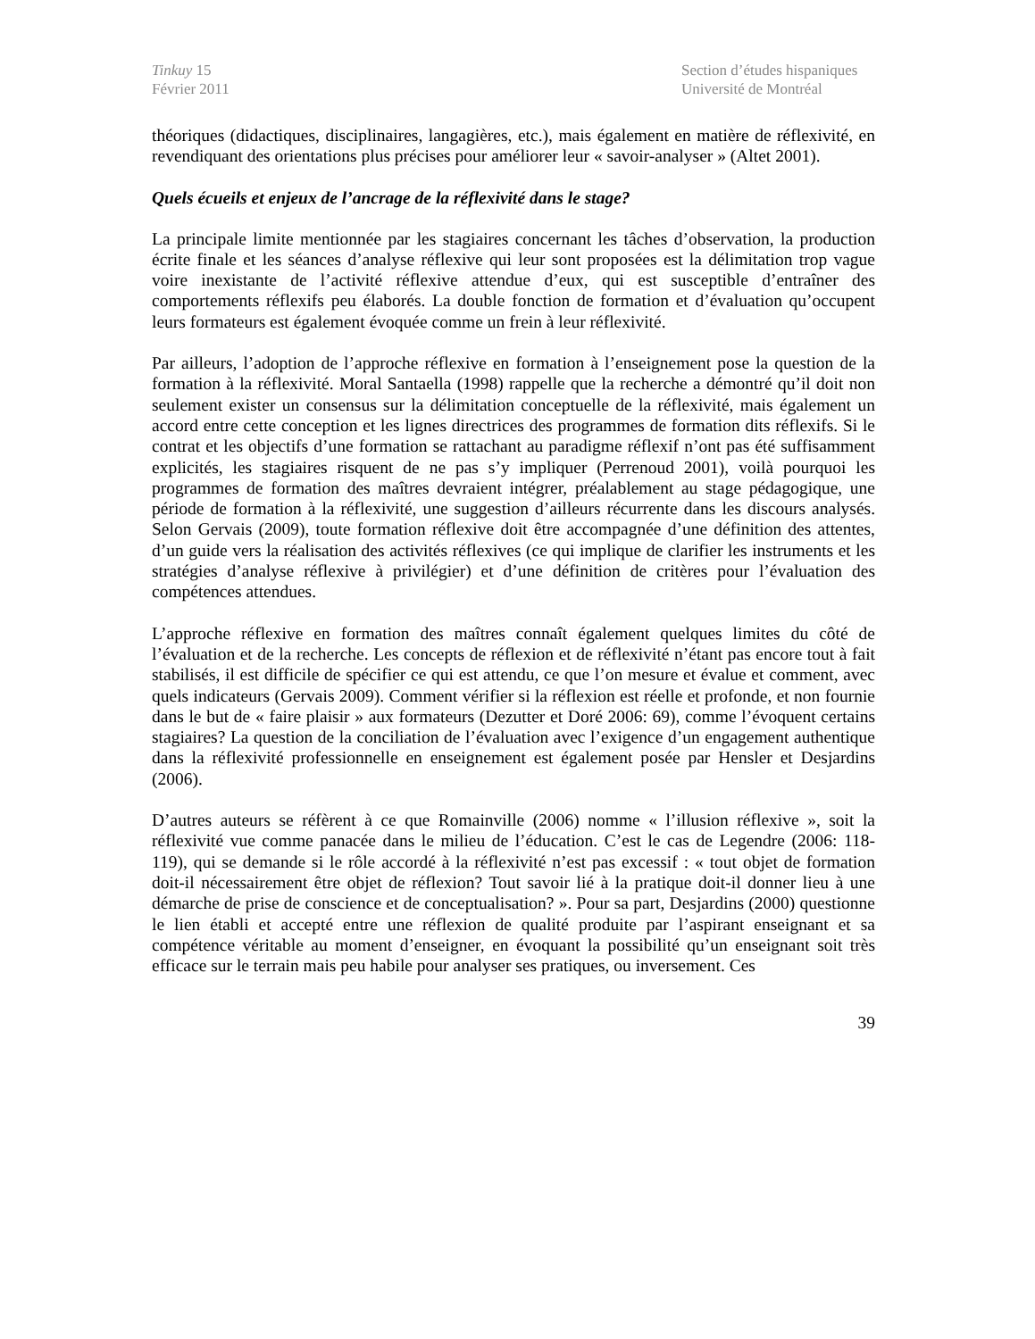Tinkuy 15
Février 2011
Section d’études hispaniques
Université de Montréal
théoriques (didactiques, disciplinaires, langagières, etc.), mais également en matière de réflexivité, en revendiquant des orientations plus précises pour améliorer leur « savoir-analyser » (Altet 2001).
Quels écueils et enjeux de l’ancrage de la réflexivité dans le stage?
La principale limite mentionnée par les stagiaires concernant les tâches d’observation, la production écrite finale et les séances d’analyse réflexive qui leur sont proposées est la délimitation trop vague voire inexistante de l’activité réflexive attendue d’eux, qui est susceptible d’entraîner des comportements réflexifs peu élaborés. La double fonction de formation et d’évaluation qu’occupent leurs formateurs est également évoquée comme un frein à leur réflexivité.
Par ailleurs, l’adoption de l’approche réflexive en formation à l’enseignement pose la question de la formation à la réflexivité. Moral Santaella (1998) rappelle que la recherche a démontré qu’il doit non seulement exister un consensus sur la délimitation conceptuelle de la réflexivité, mais également un accord entre cette conception et les lignes directrices des programmes de formation dits réflexifs. Si le contrat et les objectifs d’une formation se rattachant au paradigme réflexif n’ont pas été suffisamment explicités, les stagiaires risquent de ne pas s’y impliquer (Perrenoud 2001), voilà pourquoi les programmes de formation des maîtres devraient intégrer, préalablement au stage pédagogique, une période de formation à la réflexivité, une suggestion d’ailleurs récurrente dans les discours analysés. Selon Gervais (2009), toute formation réflexive doit être accompagnée d’une définition des attentes, d’un guide vers la réalisation des activités réflexives (ce qui implique de clarifier les instruments et les stratégies d’analyse réflexive à privilégier) et d’une définition de critères pour l’évaluation des compétences attendues.
L’approche réflexive en formation des maîtres connaît également quelques limites du côté de l’évaluation et de la recherche. Les concepts de réflexion et de réflexivité n’étant pas encore tout à fait stabilisés, il est difficile de spécifier ce qui est attendu, ce que l’on mesure et évalue et comment, avec quels indicateurs (Gervais 2009). Comment vérifier si la réflexion est réelle et profonde, et non fournie dans le but de « faire plaisir » aux formateurs (Dezutter et Doré 2006: 69), comme l’évoquent certains stagiaires? La question de la conciliation de l’évaluation avec l’exigence d’un engagement authentique dans la réflexivité professionnelle en enseignement est également posée par Hensler et Desjardins (2006).
D’autres auteurs se réfèrent à ce que Romainville (2006) nomme « l’illusion réflexive », soit la réflexivité vue comme panacée dans le milieu de l’éducation. C’est le cas de Legendre (2006: 118-119), qui se demande si le rôle accordé à la réflexivité n’est pas excessif : « tout objet de formation doit-il nécessairement être objet de réflexion? Tout savoir lié à la pratique doit-il donner lieu à une démarche de prise de conscience et de conceptualisation? ». Pour sa part, Desjardins (2000) questionne le lien établi et accepté entre une réflexion de qualité produite par l’aspirant enseignant et sa compétence véritable au moment d’enseigner, en évoquant la possibilité qu’un enseignant soit très efficace sur le terrain mais peu habile pour analyser ses pratiques, ou inversement. Ces
39